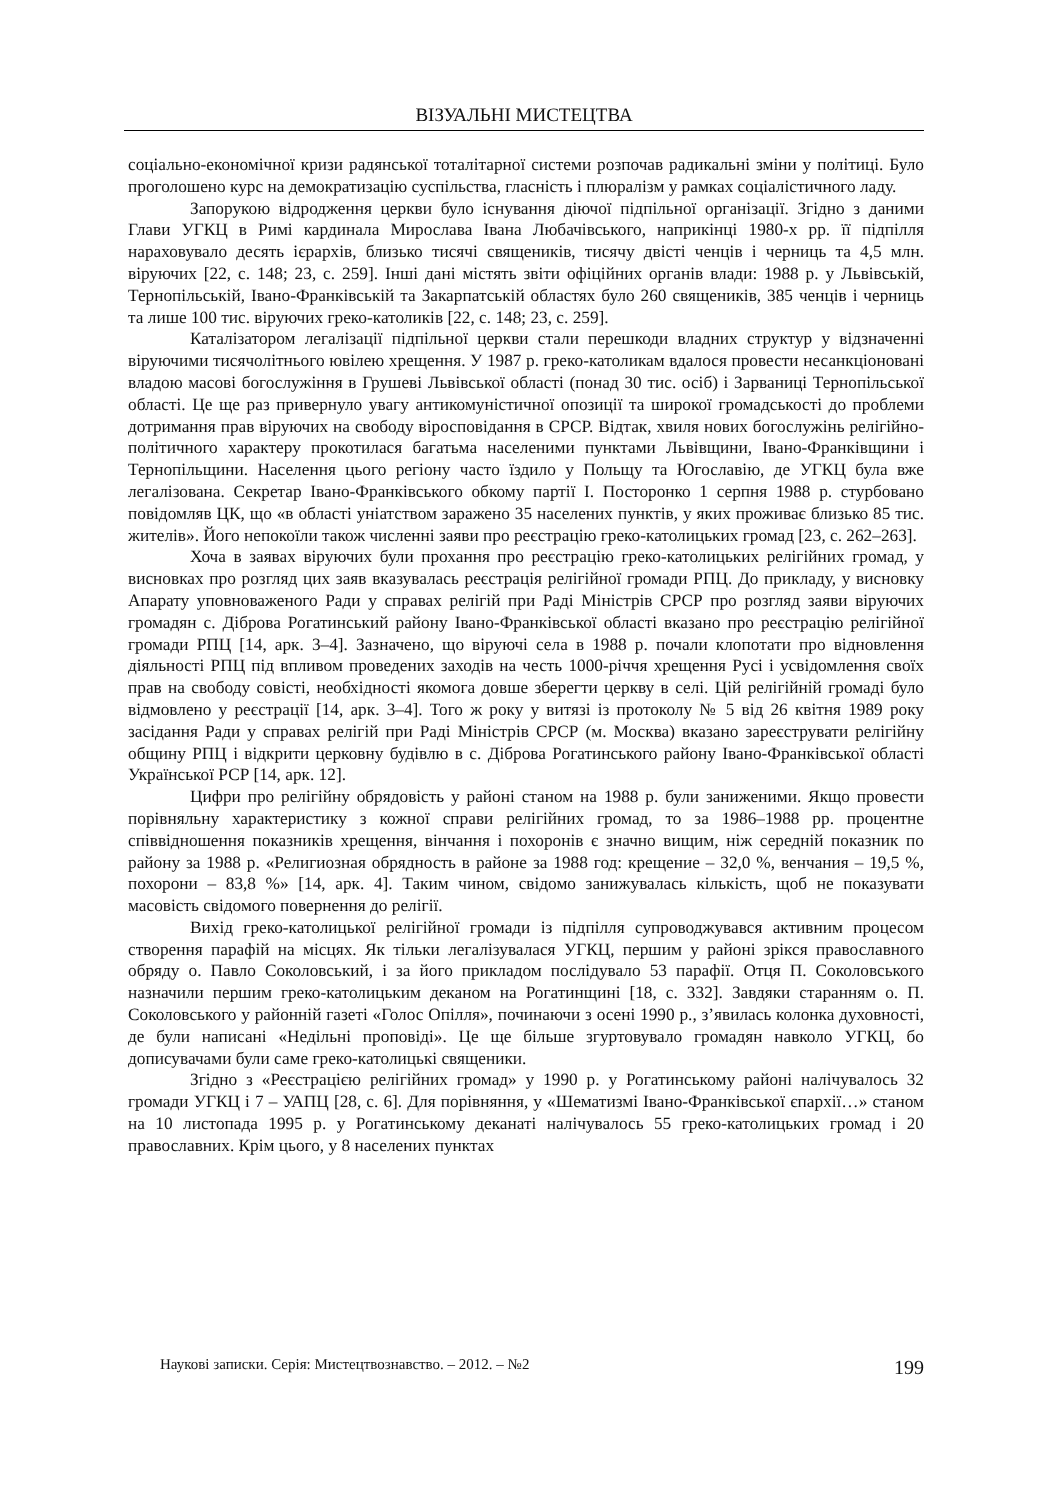ВІЗУАЛЬНІ МИСТЕЦТВА
соціально-економічної кризи радянської тоталітарної системи розпочав радикальні зміни у політиці. Було проголошено курс на демократизацію суспільства, гласність і плюралізм у рамках соціалістичного ладу.
Запорукою відродження церкви було існування діючої підпільної організації. Згідно з даними Глави УГКЦ в Римі кардинала Мирослава Івана Любачівського, наприкінці 1980-х рр. її підпілля нараховувало десять ієрархів, близько тисячі священиків, тисячу двісті ченців і черниць та 4,5 млн. віруючих [22, с. 148; 23, с. 259]. Інші дані містять звіти офіційних органів влади: 1988 р. у Львівській, Тернопільській, Івано-Франківській та Закарпатській областях було 260 священиків, 385 ченців і черниць та лише 100 тис. віруючих греко-католиків [22, с. 148; 23, с. 259].
Каталізатором легалізації підпільної церкви стали перешкоди владних структур у відзначенні віруючими тисячолітнього ювілею хрещення. У 1987 р. греко-католикам вдалося провести несанкціоновані владою масові богослужіння в Грушеві Львівської області (понад 30 тис. осіб) і Зарваниці Тернопільської області. Це ще раз привернуло увагу антикомуністичної опозиції та широкої громадськості до проблеми дотримання прав віруючих на свободу віросповідання в СРСР. Відтак, хвиля нових богослужінь релігійно-політичного характеру прокотилася багатьма населеними пунктами Львівщини, Івано-Франківщини і Тернопільщини. Населення цього регіону часто їздило у Польщу та Югославію, де УГКЦ була вже легалізована. Секретар Івано-Франківського обкому партії І. Посторонко 1 серпня 1988 р. стурбовано повідомляв ЦК, що «в області уніатством заражено 35 населених пунктів, у яких проживає близько 85 тис. жителів». Його непокоїли також численні заяви про реєстрацію греко-католицьких громад [23, с. 262–263].
Хоча в заявах віруючих були прохання про реєстрацію греко-католицьких релігійних громад, у висновках про розгляд цих заяв вказувалась реєстрація релігійної громади РПЦ. До прикладу, у висновку Апарату уповноваженого Ради у справах релігій при Раді Міністрів СРСР про розгляд заяви віруючих громадян с. Діброва Рогатинський району Івано-Франківської області вказано про реєстрацію релігійної громади РПЦ [14, арк. 3–4]. Зазначено, що віруючі села в 1988 р. почали клопотати про відновлення діяльності РПЦ під впливом проведених заходів на честь 1000-річчя хрещення Русі і усвідомлення своїх прав на свободу совісті, необхідності якомога довше зберегти церкву в селі. Цій релігійній громаді було відмовлено у реєстрації [14, арк. 3–4]. Того ж року у витязі із протоколу № 5 від 26 квітня 1989 року засідання Ради у справах релігій при Раді Міністрів СРСР (м. Москва) вказано зареєструвати релігійну общину РПЦ і відкрити церковну будівлю в с. Діброва Рогатинського району Івано-Франківської області Української РСР [14, арк. 12].
Цифри про релігійну обрядовість у районі станом на 1988 р. були заниженими. Якщо провести порівняльну характеристику з кожної справи релігійних громад, то за 1986–1988 рр. процентне співвідношення показників хрещення, вінчання і похоронів є значно вищим, ніж середній показник по району за 1988 р. «Религиозная обрядность в районе за 1988 год: крещение – 32,0 %, венчания – 19,5 %, похорони – 83,8 %» [14, арк. 4]. Таким чином, свідомо занижувалась кількість, щоб не показувати масовість свідомого повернення до релігії.
Вихід греко-католицької релігійної громади із підпілля супроводжувався активним процесом створення парафій на місцях. Як тільки легалізувалася УГКЦ, першим у районі зрікся православного обряду о. Павло Соколовський, і за його прикладом послідувало 53 парафії. Отця П. Соколовського назначили першим греко-католицьким деканом на Рогатинщині [18, с. 332]. Завдяки старанням о. П. Соколовського у районній газеті «Голос Опілля», починаючи з осені 1990 р., з’явилась колонка духовності, де були написані «Недільні проповіді». Це ще більше згуртовувало громадян навколо УГКЦ, бо дописувачами були саме греко-католицькі священики.
Згідно з «Реєстрацією релігійних громад» у 1990 р. у Рогатинському районі налічувалось 32 громади УГКЦ і 7 – УАПЦ [28, с. 6]. Для порівняння, у «Шематизмі Івано-Франківської єпархії…» станом на 10 листопада 1995 р. у Рогатинському деканаті налічувалось 55 греко-католицьких громад і 20 православних. Крім цього, у 8 населених пунктах
Наукові записки. Серія: Мистецтвознавство. – 2012. – №2 199